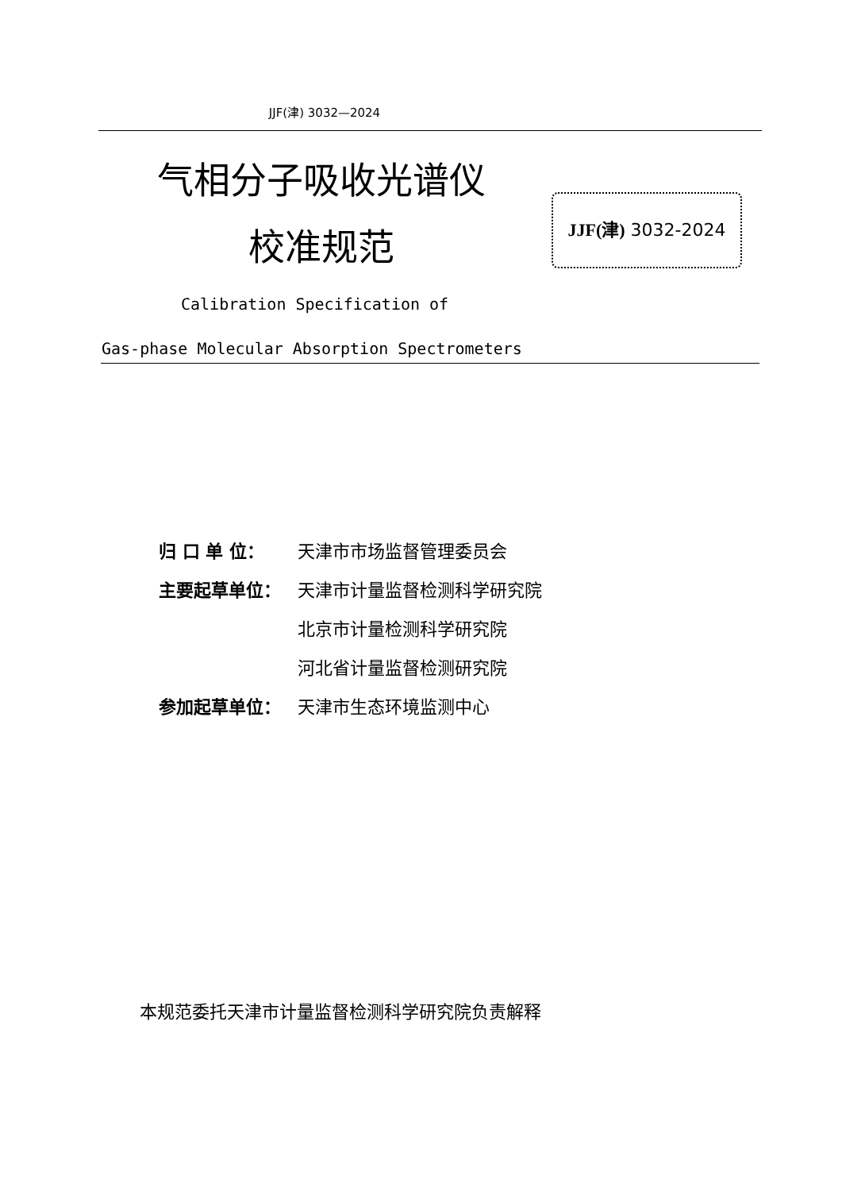JJF(津) 3032—2024
气相分子吸收光谱仪
校准规范
JJF(津) 3032-2024
Calibration Specification of
Gas-phase Molecular Absorption Spectrometers
归 口 单 位： 天津市市场监督管理委员会
主要起草单位： 天津市计量监督检测科学研究院
北京市计量检测科学研究院
河北省计量监督检测研究院
参加起草单位： 天津市生态环境监测中心
本规范委托天津市计量监督检测科学研究院负责解释